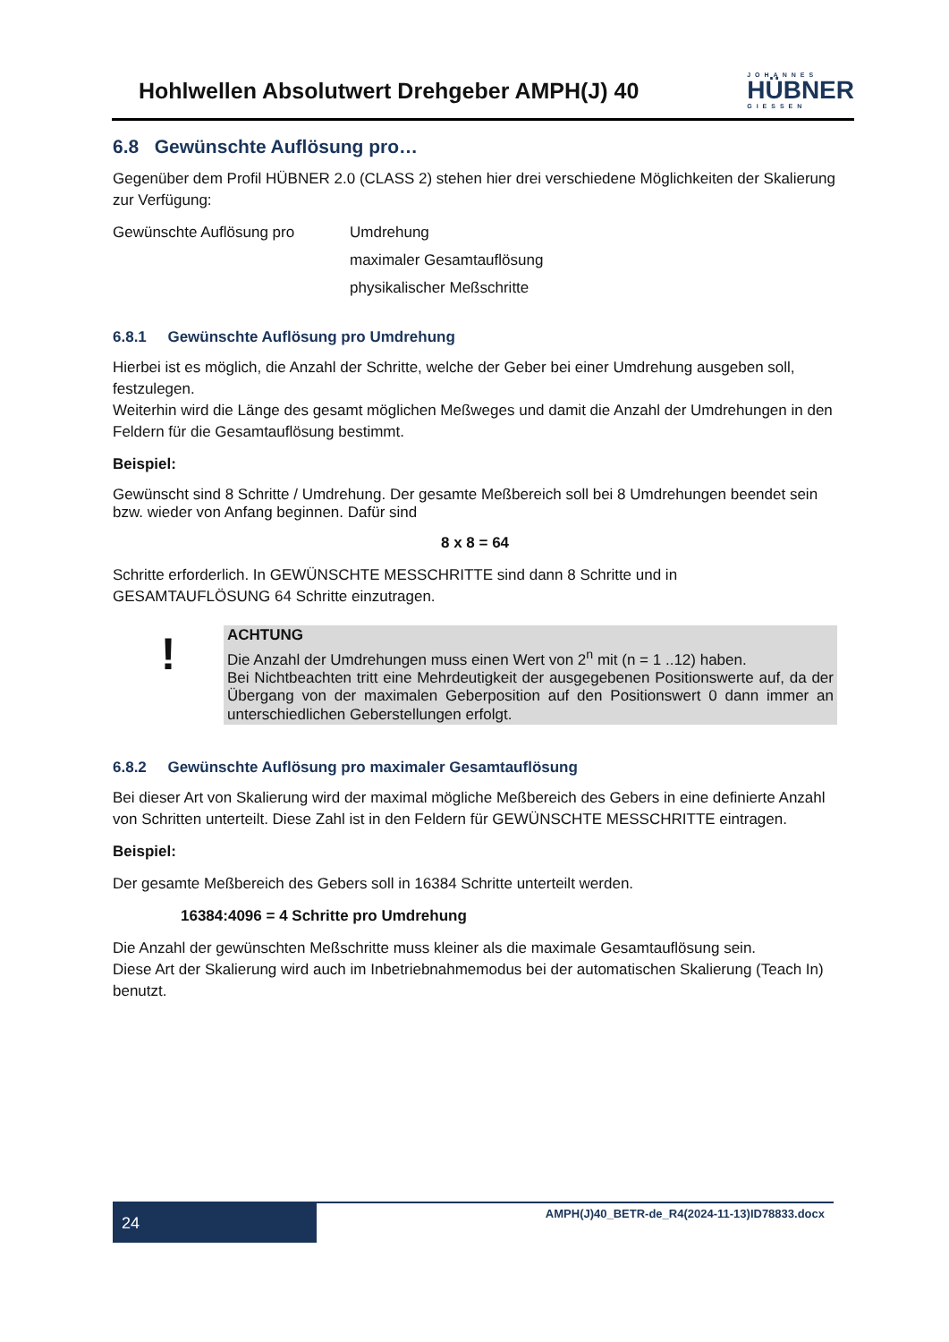Hohlwellen Absolutwert Drehgeber AMPH(J) 40
JOHANNES
HÜBNER
GIESSEN
6.8 Gewünschte Auflösung pro…
Gegenüber dem Profil HÜBNER 2.0 (CLASS 2) stehen hier drei verschiedene Möglichkeiten der Skalierung zur Verfügung:
Gewünschte Auflösung pro Umdrehung
maximaler Gesamtauflösung
physikalischer Meßschritte
6.8.1 Gewünschte Auflösung pro Umdrehung
Hierbei ist es möglich, die Anzahl der Schritte, welche der Geber bei einer Umdrehung ausgeben soll, festzulegen.
Weiterhin wird die Länge des gesamt möglichen Meßweges und damit die Anzahl der Umdrehungen in den Feldern für die Gesamtauflösung bestimmt.
Beispiel:
Gewünscht sind 8 Schritte / Umdrehung. Der gesamte Meßbereich soll bei 8 Umdrehungen beendet sein bzw. wieder von Anfang beginnen. Dafür sind
8 x 8 = 64
Schritte erforderlich. In GEWÜNSCHTE MESSCHRITTE sind dann 8 Schritte und in GESAMTAUFLÖSUNG 64 Schritte einzutragen.
!
ACHTUNG
Die Anzahl der Umdrehungen muss einen Wert von 2<sup>n</sup> mit (n = 1 ..12) haben.
Bei Nichtbeachten tritt eine Mehrdeutigkeit der ausgegebenen Positionswerte auf, da der Übergang von der maximalen Geberposition auf den Positionswert 0 dann immer an unterschiedlichen Geberstellungen erfolgt.
6.8.2 Gewünschte Auflösung pro maximaler Gesamtauflösung
Bei dieser Art von Skalierung wird der maximal mögliche Meßbereich des Gebers in eine definierte Anzahl von Schritten unterteilt. Diese Zahl ist in den Feldern für GEWÜNSCHTE MESSCHRITTE eintragen.
Beispiel:
Der gesamte Meßbereich des Gebers soll in 16384 Schritte unterteilt werden.
16384:4096 = 4 Schritte pro Umdrehung
Die Anzahl der gewünschten Meßschritte muss kleiner als die maximale Gesamtauflösung sein.
Diese Art der Skalierung wird auch im Inbetriebnahmemodus bei der automatischen Skalierung (Teach In) benutzt.
24
AMPH(J)40_BETR-de_R4(2024-11-13)ID78833.docx